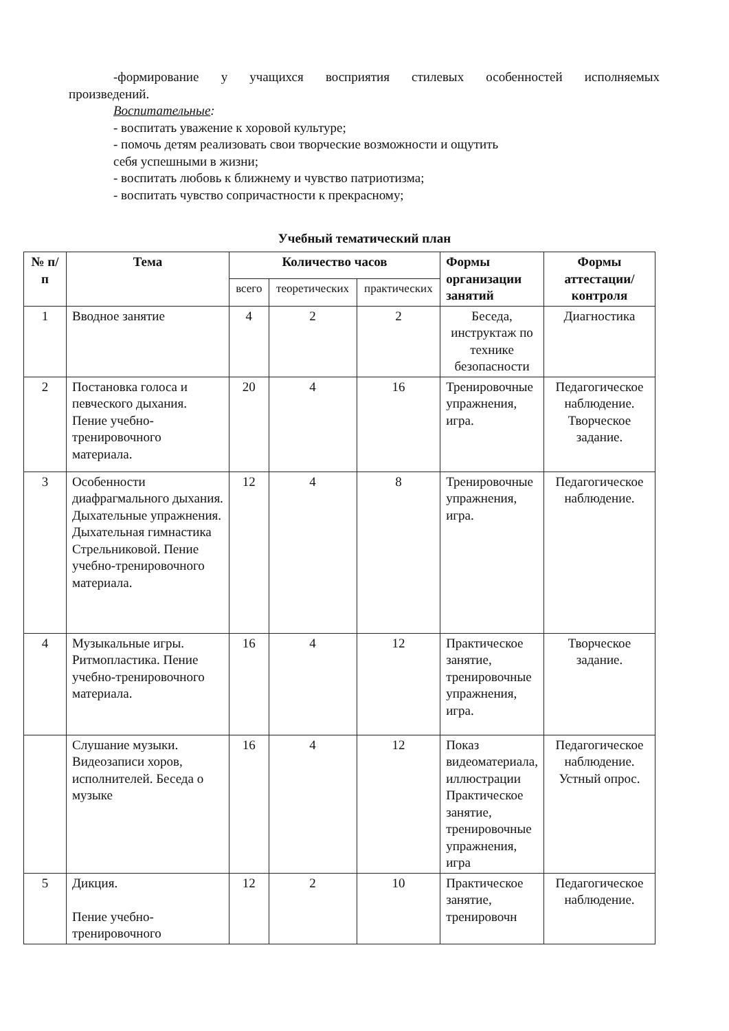-формирование у учащихся восприятия стилевых особенностей исполняемых
произведений.
Воспитательные:
- воспитать уважение к хоровой культуре;
- помочь детям реализовать свои творческие возможности и ощутить
себя успешными в жизни;
- воспитать любовь к ближнему и чувство патриотизма;
- воспитать чувство сопричастности к прекрасному;
Учебный тематический план
| № п/п | Тема | Количество часов | | | Формы организации занятий | Формы аттестации/контроля |
| --- | --- | --- | --- | --- | --- | --- |
| | | всего | теоретических | практических | | |
| 1 | Вводное занятие | 4 | 2 | 2 | Беседа, инструктаж по технике безопасности | Диагностика |
| 2 | Постановка голоса и певческого дыхания. Пение учебно-тренировочного материала. | 20 | 4 | 16 | Тренировочные упражнения, игра. | Педагогическое наблюдение. Творческое задание. |
| 3 | Особенности диафрагмального дыхания. Дыхательные упражнения. Дыхательная гимнастика Стрельниковой. Пение учебно-тренировочного материала. | 12 | 4 | 8 | Тренировочные упражнения, игра. | Педагогическое наблюдение. |
| 4 | Музыкальные игры. Ритмопластика. Пение учебно-тренировочного материала. | 16 | 4 | 12 | Практическое занятие, тренировочные упражнения, игра. | Творческое задание. |
| | Слушание музыки. Видеозаписи хоров, исполнителей. Беседа о музыке | 16 | 4 | 12 | Показ видеоматериала, иллюстрации Практическое занятие, тренировочные упражнения, игра | Педагогическое наблюдение. Устный опрос. |
| 5 | Дикция. Пение учебно-тренировочного | 12 | 2 | 10 | Практическое занятие, тренировочн | Педагогическое наблюдение. |